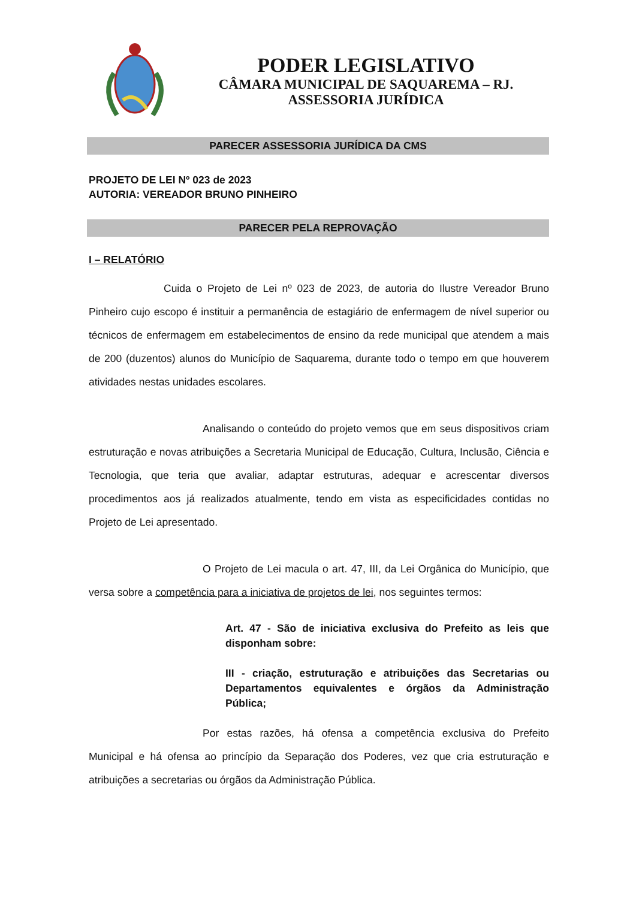PODER LEGISLATIVO
CÂMARA MUNICIPAL DE SAQUAREMA – RJ.
ASSESSORIA JURÍDICA
PARECER ASSESSORIA JURÍDICA DA CMS
PROJETO DE LEI Nº 023 de 2023
AUTORIA: VEREADOR BRUNO PINHEIRO
PARECER PELA REPROVAÇÃO
I – RELATÓRIO
Cuida o Projeto de Lei nº 023 de 2023, de autoria do Ilustre Vereador Bruno Pinheiro cujo escopo é instituir a permanência de estagiário de enfermagem de nível superior ou técnicos de enfermagem em estabelecimentos de ensino da rede municipal que atendem a mais de 200 (duzentos) alunos do Município de Saquarema, durante todo o tempo em que houverem atividades nestas unidades escolares.
Analisando o conteúdo do projeto vemos que em seus dispositivos criam estruturação e novas atribuições a Secretaria Municipal de Educação, Cultura, Inclusão, Ciência e Tecnologia, que teria que avaliar, adaptar estruturas, adequar e acrescentar diversos procedimentos aos já realizados atualmente, tendo em vista as especificidades contidas no Projeto de Lei apresentado.
O Projeto de Lei macula o art. 47, III, da Lei Orgânica do Município, que versa sobre a competência para a iniciativa de projetos de lei, nos seguintes termos:
Art. 47 - São de iniciativa exclusiva do Prefeito as leis que disponham sobre:
III - criação, estruturação e atribuições das Secretarias ou Departamentos equivalentes e órgãos da Administração Pública;
Por estas razões, há ofensa a competência exclusiva do Prefeito Municipal e há ofensa ao princípio da Separação dos Poderes, vez que cria estruturação e atribuições a secretarias ou órgãos da Administração Pública.